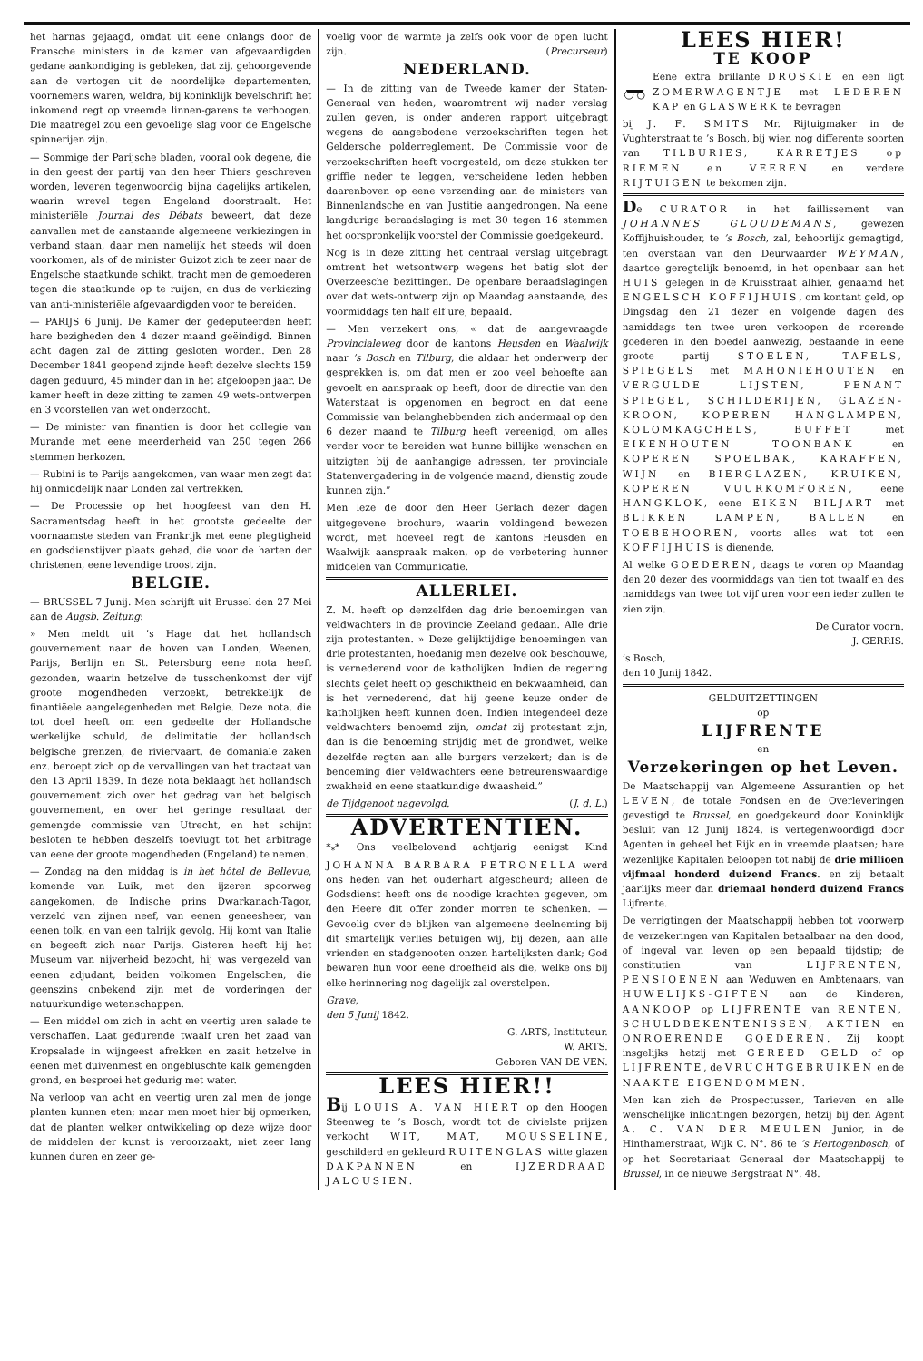het harnas gejaagd, omdat uit eene onlangs door de Fransche ministers in de kamer van afgevaardigden gedane aankondiging is gebleken, dat zij, gehoorgevende aan de vertogen uit de noordelijke departementen, voornemens waren, weldra, bij koninklijk bevelschrift het inkomend regt op vreemde linnen-garens te verhoogen. Die maatregel zou een gevoelige slag voor de Engelsche spinnerijen zijn.
— Sommige der Parijsche bladen, vooral ook degene, die in den geest der partij van den heer Thiers geschreven worden, leveren tegenwoordig bijna dagelijks artikelen, waarin wrevel tegen Engeland doorstraalt. Het ministeriële Journal des Débats beweert, dat deze aanvallen met de aanstaande algemeene verkiezingen in verband staan, daar men namelijk het steeds wil doen voorkomen, als of de minister Guizot zich te zeer naar de Engelsche staatkunde schikt, tracht men de gemoederen tegen die staatkunde op te ruijen, en dus de verkiezing van anti-ministeriële afgevaardigden voor te bereiden.
— PARIJS 6 Junij. De Kamer der gedeputeerden heeft hare bezigheden den 4 dezer maand geëindigd. Binnen acht dagen zal de zitting gesloten worden. Den 28 December 1841 geopend zijnde heeft dezelve slechts 159 dagen geduurd, 45 minder dan in het afgeloopen jaar. De kamer heeft in deze zitting te zamen 49 wets-ontwerpen en 3 voorstellen van wet onderzocht.
— De minister van finantien is door het collegie van Murande met eene meerderheid van 250 tegen 266 stemmen herkozen.
— Rubini is te Parijs aangekomen, van waar men zegt dat hij onmiddelijk naar Londen zal vertrekken.
— De Processie op het hoogfeest van den H. Sacramentsdag heeft in het grootste gedeelte der voornaamste steden van Frankrijk met eene plegtigheid en godsdienstijver plaats gehad, die voor de harten der christenen, eene levendige troost zijn.
BELGIE.
— BRUSSEL 7 Junij. Men schrijft uit Brussel den 27 Mei aan de Augsb. Zeitung:
» Men meldt uit ’s Hage dat het hollandsch gouvernement naar de hoven van Londen, Weenen, Parijs, Berlijn en St. Petersburg eene nota heeft gezonden, waarin hetzelve de tusschenkomst der vijf groote mogendheden verzoekt, betrekkelijk de finantiëele aangelegenheden met Belgie. Deze nota, die tot doel heeft om een gedeelte der Hollandsche werkelijke schuld, de delimitatie der hollandsch belgische grenzen, de riviervaart, de domaniale zaken enz. beroept zich op de vervallingen van het tractaat van den 13 April 1839. In deze nota beklaagt het hollandsch gouvernement zich over het gedrag van het belgisch gouvernement, en over het geringe resultaat der gemengde commissie van Utrecht, en het schijnt besloten te hebben deszelfs toevlugt tot het arbitrage van eene der groote mogendheden (Engeland) te nemen.
— Zondag na den middag is in het hôtel de Bellevue, komende van Luik, met den ijzeren spoorweg aangekomen, de Indische prins Dwarkanach-Tagor, verzeld van zijnen neef, van eenen geneesheer, van eenen tolk, en van een talrijk gevolg. Hij komt van Italie en begeeft zich naar Parijs. Gisteren heeft hij het Museum van nijverheid bezocht, hij was vergezeld van eenen adjudant, beiden volkomen Engelschen, die geenszins onbekend zijn met de vorderingen der natuurkundige wetenschappen.
— Een middel om zich in acht en veertig uren salade te verschaffen. Laat gedurende twaalf uren het zaad van Kropsalade in wijngeest afrekken en zaait hetzelve in eenen met duivenmest en ongebluschte kalk gemengden grond, en besproei het gedurig met water.
Na verloop van acht en veertig uren zal men de jonge planten kunnen eten; maar men moet hier bij opmerken, dat de planten welker ontwikkeling op deze wijze door de middelen der kunst is veroorzaakt, niet zeer lang kunnen duren en zeer ge-
voelig voor de warmte ja zelfs ook voor de open lucht zijn. (Precurseur)
NEDERLAND.
— In de zitting van de Tweede kamer der Staten-Generaal van heden, waaromtrent wij nader verslag zullen geven, is onder anderen rapport uitgebragt wegens de aangebodene verzoekschriften tegen het Geldersche polderreglement. De Commissie voor de verzoekschriften heeft voorgesteld, om deze stukken ter griffie neder te leggen, verscheidene leden hebben daarenboven op eene verzending aan de ministers van Binnenlandsche en van Justitie aangedrongen. Na eene langdurige beraadslaging is met 30 tegen 16 stemmen het oorspronkelijk voorstel der Commissie goedgekeurd.
Nog is in deze zitting het centraal verslag uitgebragt omtrent het wetsontwerp wegens het batig slot der Overzeesche bezittingen. De openbare beraadslagingen over dat wets-ontwerp zijn op Maandag aanstaande, des voormiddags ten half elf ure, bepaald.
— Men verzekert ons, « dat de aangevraagde Provincialeweg door de kantons Heusden en Waalwijk naar ’s Bosch en Tilburg, die aldaar het onderwerp der gesprekken is, om dat men er zoo veel behoefte aan gevoelt en aanspraak op heeft, door de directie van den Waterstaat is opgenomen en begroot en dat eene Commissie van belanghebbenden zich andermaal op den 6 dezer maand te Tilburg heeft vereenigd, om alles verder voor te bereiden wat hunne billijke wenschen en uitzigten bij de aanhangige adressen, ter provinciale Statenvergadering in de volgende maand, dienstig zoude kunnen zijn.”
Men leze de door den Heer Gerlach dezer dagen uitgegevene brochure, waarin voldingend bewezen wordt, met hoeveel regt de kantons Heusden en Waalwijk aanspraak maken, op de verbetering hunner middelen van Communicatie.
ALLERLEI.
Z. M. heeft op denzelfden dag drie benoemingen van veldwachters in de provincie Zeeland gedaan. Alle drie zijn protestanten. » Deze gelijktijdige benoemingen van drie protestanten, hoedanig men dezelve ook beschouwe, is vernederend voor de katholijken. Indien de regering slechts gelet heeft op geschiktheid en bekwaamheid, dan is het vernederend, dat hij geene keuze onder de katholijken heeft kunnen doen. Indien integendeel deze veldwachters benoemd zijn, omdat zij protestant zijn, dan is die benoeming strijdig met de grondwet, welke dezelfde regten aan alle burgers verzekert; dan is de benoeming dier veldwachters eene betreurenswaardige zwakheid en eene staatkundige dwaasheid.”
de Tijdgenoot nagevolgd. (J. d. L.)
ADVERTENTIEN.
*<sub>*</sub>* Ons veelbelovend achtjarig eenigst Kind JOHANNA BARBARA PETRONELLA werd ons heden van het ouderhart afgescheurd; alleen de Godsdienst heeft ons de noodige krachten gegeven, om den Heere dit offer zonder morren te schenken. — Gevoelig over de blijken van algemeene deelneming bij dit smartelijk verlies betuigen wij, bij dezen, aan alle vrienden en stadgenooten onzen hartelijksten dank; God bewaren hun voor eene droefheid als die, welke ons bij elke herinnering nog dagelijk zal overstelpen.
Grave,
den 5 Junij 1842.
G. ARTS, Instituteur.
W. ARTS.
Geboren VAN DE VEN.
LEES HIER!!
Bij LOUIS A. VAN HIERT op den Hoogen Steenweg te ’s Bosch, wordt tot de civielste prijzen verkocht WIT, MAT, MOUSSELINE, geschilderd en gekleurd RUITENGLAS witte glazen DAKPANNEN en IJZERDRAAD JALOUSIEN.
LEES HIER!
TE KOOP
Eene extra brillante DROSKIE en een ligt ZOMERWAGENTJE met LEDEREN KAP en GLASWERK te bevragen
bij J. F. SMITS Mr. Rijtuigmaker in de Vughterstraat te ’s Bosch, bij wien nog differente soorten van TILBURIES, KARRETJES op RIEMEN en VEEREN en verdere RIJTUIGEN te bekomen zijn.
De CURATOR in het faillissement van JOHANNES GLOUDEMANS, gewezen Koffijhuishouder, te ’s Bosch, zal, behoorlijk gemagtigd, ten overstaan van den Deurwaarder WEYMAN, daartoe geregtelijk benoemd, in het openbaar aan het HUIS gelegen in de Kruisstraat alhier, genaamd het ENGELSCH KOFFIJHUIS, om kontant geld, op Dingsdag den 21 dezer en volgende dagen des namiddags ten twee uren verkoopen de roerende goederen in den boedel aanwezig, bestaande in eene groote partij STOELEN, TAFELS, SPIEGELS met MAHONIEHOUTEN en VERGULDE LIJSTEN, PENANT SPIEGEL, SCHILDERIJEN, GLAZEN-KROON, KOPEREN HANGLAMPEN, KOLOMKAGCHELS, BUFFET met EIKENHOUTEN TOONBANK en KOPEREN SPOELBAK, KARAFFEN, WIJN en BIERGLAZEN, KRUIKEN, KOPEREN VUURKOMFOREN, eene HANGKLOK, eene EIKEN BILJART met BLIKKEN LAMPEN, BALLEN en TOEBEHOOREN, voorts alles wat tot een KOFFIJHUIS is dienende.
Al welke GOEDEREN, daags te voren op Maandag den 20 dezer des voormiddags van tien tot twaalf en des namiddags van twee tot vijf uren voor een ieder zullen te zien zijn.
De Curator voorn.
J. GERRIS.
’s Bosch,
den 10 Junij 1842.
GELDUITZETTINGEN
op
LIJFRENTE
en
Verzekeringen op het Leven.
De Maatschappij van Algemeene Assurantien op het LEVEN, de totale Fondsen en de Overleveringen gevestigd te Brussel, en goedgekeurd door Koninklijk besluit van 12 Junij 1824, is vertegenwoordigd door Agenten in geheel het Rijk en in vreemde plaatsen; hare wezenlijke Kapitalen beloopen tot nabij de drie millioen vijfmaal honderd duizend Francs. en zij betaalt jaarlijks meer dan driemaal honderd duizend Francs Lijfrente.
De verrigtingen der Maatschappij hebben tot voorwerp de verzekeringen van Kapitalen betaalbaar na den dood, of ingeval van leven op een bepaald tijdstip; de constitutien van LIJFRENTEN, PENSIOENEN aan Weduwen en Ambtenaars, van HUWELIJKS-GIFTEN aan de Kinderen, AANKOOP op LIJFRENTE van RENTEN, SCHULDBEKENTENISSEN, AKTIEN en ONROERENDE GOEDEREN. Zij koopt insgelijks hetzij met GEREED GELD of op LIJFRENTE, de VRUCHTGEBRUIKEN en de NAAKTE EIGENDOMMEN.
Men kan zich de Prospectussen, Tarieven en alle wenschelijke inlichtingen bezorgen, hetzij bij den Agent A. C. VAN DER MEULEN Junior, in de Hinthamerstraat, Wijk C. N°. 86 te ’s Hertogenbosch, of op het Secretariaat Generaal der Maatschappij te Brussel, in de nieuwe Bergstraat N°. 48.